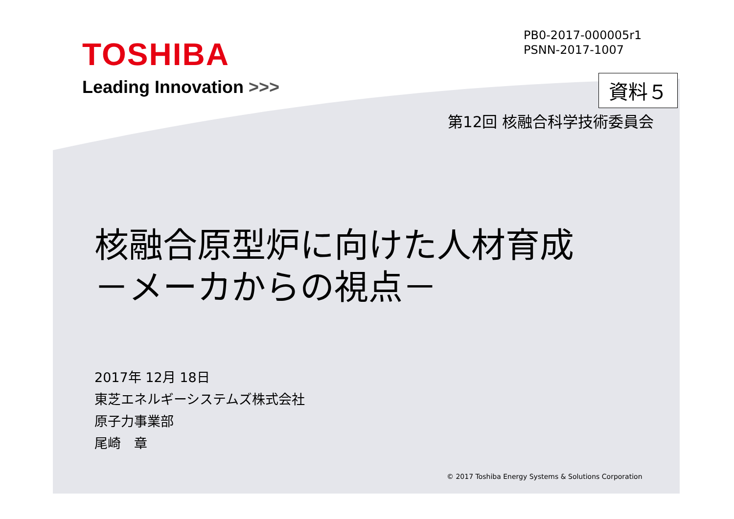TOSHIBA
Leading Innovation >>>
PB0-2017-000005r1
PSNN-2017-1007
資料５
第12回 核融合科学技術委員会
核融合原型炉に向けた人材育成
－メーカからの視点－
2017年 12月 18日
東芝エネルギーシステムズ株式会社
原子力事業部
尾崎　章
© 2017 Toshiba Energy Systems & Solutions Corporation